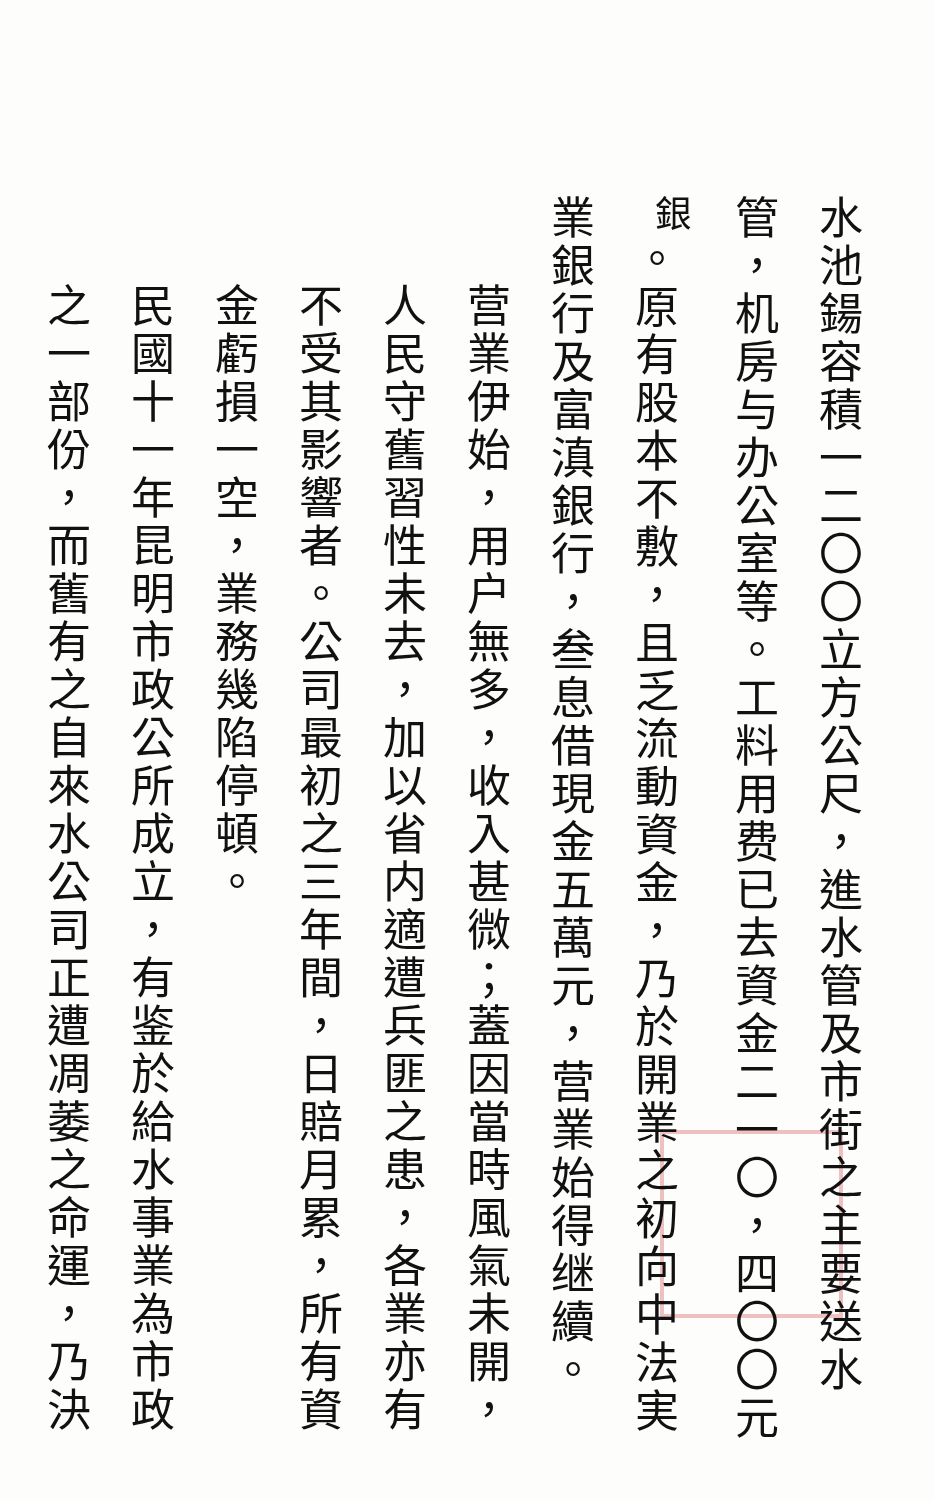水池鍚容積一二〇〇立方公尺，進水管及市街之主要送水管，机房与办公室等。工料用费已去資金二一〇，四〇〇元<sup>銀</sup>。原有股本不敷，且乏流動資金，乃於開業之初向中法実業銀行及富滇銀行，叁息借現金五萬元，营業始得继續。
营業伊始，用户無多，收入甚微；蓋因當時風氣未開，人民守舊習性未去，加以省内適遭兵匪之患，各業亦有不受其影響者。公司最初之三年間，日賠月累，所有資金虧損一空，業務幾陷停頓。
民國十一年昆明市政公所成立，有鉴於給水事業為市政之一部份，而舊有之自來水公司正遭凋萎之命運，乃決